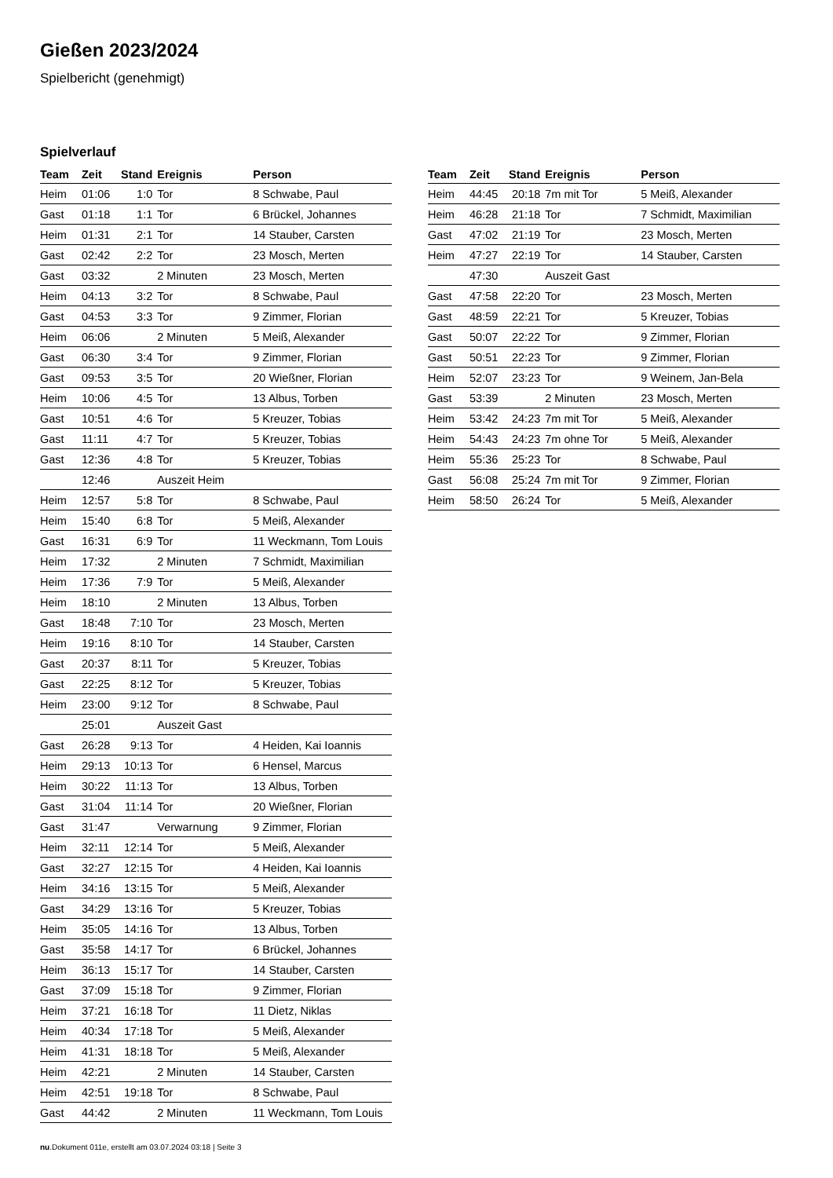Gießen 2023/2024
Spielbericht (genehmigt)
Spielverlauf
| Team | Zeit | Stand | Ereignis | Person |
| --- | --- | --- | --- | --- |
| Heim | 01:06 | 1:0 | Tor | 8 Schwabe, Paul |
| Gast | 01:18 | 1:1 | Tor | 6 Brückel, Johannes |
| Heim | 01:31 | 2:1 | Tor | 14 Stauber, Carsten |
| Gast | 02:42 | 2:2 | Tor | 23 Mosch, Merten |
| Gast | 03:32 | | 2 Minuten | 23 Mosch, Merten |
| Heim | 04:13 | 3:2 | Tor | 8 Schwabe, Paul |
| Gast | 04:53 | 3:3 | Tor | 9 Zimmer, Florian |
| Heim | 06:06 | | 2 Minuten | 5 Meiß, Alexander |
| Gast | 06:30 | 3:4 | Tor | 9 Zimmer, Florian |
| Gast | 09:53 | 3:5 | Tor | 20 Wießner, Florian |
| Heim | 10:06 | 4:5 | Tor | 13 Albus, Torben |
| Gast | 10:51 | 4:6 | Tor | 5 Kreuzer, Tobias |
| Gast | 11:11 | 4:7 | Tor | 5 Kreuzer, Tobias |
| Gast | 12:36 | 4:8 | Tor | 5 Kreuzer, Tobias |
| | 12:46 | | Auszeit Heim | |
| Heim | 12:57 | 5:8 | Tor | 8 Schwabe, Paul |
| Heim | 15:40 | 6:8 | Tor | 5 Meiß, Alexander |
| Gast | 16:31 | 6:9 | Tor | 11 Weckmann, Tom Louis |
| Heim | 17:32 | | 2 Minuten | 7 Schmidt, Maximilian |
| Heim | 17:36 | 7:9 | Tor | 5 Meiß, Alexander |
| Heim | 18:10 | | 2 Minuten | 13 Albus, Torben |
| Gast | 18:48 | 7:10 | Tor | 23 Mosch, Merten |
| Heim | 19:16 | 8:10 | Tor | 14 Stauber, Carsten |
| Gast | 20:37 | 8:11 | Tor | 5 Kreuzer, Tobias |
| Gast | 22:25 | 8:12 | Tor | 5 Kreuzer, Tobias |
| Heim | 23:00 | 9:12 | Tor | 8 Schwabe, Paul |
| | 25:01 | | Auszeit Gast | |
| Gast | 26:28 | 9:13 | Tor | 4 Heiden, Kai Ioannis |
| Heim | 29:13 | 10:13 | Tor | 6 Hensel, Marcus |
| Heim | 30:22 | 11:13 | Tor | 13 Albus, Torben |
| Gast | 31:04 | 11:14 | Tor | 20 Wießner, Florian |
| Gast | 31:47 | | Verwarnung | 9 Zimmer, Florian |
| Heim | 32:11 | 12:14 | Tor | 5 Meiß, Alexander |
| Gast | 32:27 | 12:15 | Tor | 4 Heiden, Kai Ioannis |
| Heim | 34:16 | 13:15 | Tor | 5 Meiß, Alexander |
| Gast | 34:29 | 13:16 | Tor | 5 Kreuzer, Tobias |
| Heim | 35:05 | 14:16 | Tor | 13 Albus, Torben |
| Gast | 35:58 | 14:17 | Tor | 6 Brückel, Johannes |
| Heim | 36:13 | 15:17 | Tor | 14 Stauber, Carsten |
| Gast | 37:09 | 15:18 | Tor | 9 Zimmer, Florian |
| Heim | 37:21 | 16:18 | Tor | 11 Dietz, Niklas |
| Heim | 40:34 | 17:18 | Tor | 5 Meiß, Alexander |
| Heim | 41:31 | 18:18 | Tor | 5 Meiß, Alexander |
| Heim | 42:21 | | 2 Minuten | 14 Stauber, Carsten |
| Heim | 42:51 | 19:18 | Tor | 8 Schwabe, Paul |
| Gast | 44:42 | | 2 Minuten | 11 Weckmann, Tom Louis |
| Team | Zeit | Stand | Ereignis | Person |
| --- | --- | --- | --- | --- |
| Heim | 44:45 | 20:18 | 7m mit Tor | 5 Meiß, Alexander |
| Heim | 46:28 | 21:18 | Tor | 7 Schmidt, Maximilian |
| Gast | 47:02 | 21:19 | Tor | 23 Mosch, Merten |
| Heim | 47:27 | 22:19 | Tor | 14 Stauber, Carsten |
| | 47:30 | | Auszeit Gast | |
| Gast | 47:58 | 22:20 | Tor | 23 Mosch, Merten |
| Gast | 48:59 | 22:21 | Tor | 5 Kreuzer, Tobias |
| Gast | 50:07 | 22:22 | Tor | 9 Zimmer, Florian |
| Gast | 50:51 | 22:23 | Tor | 9 Zimmer, Florian |
| Heim | 52:07 | 23:23 | Tor | 9 Weinem, Jan-Bela |
| Gast | 53:39 | | 2 Minuten | 23 Mosch, Merten |
| Heim | 53:42 | 24:23 | 7m mit Tor | 5 Meiß, Alexander |
| Heim | 54:43 | 24:23 | 7m ohne Tor | 5 Meiß, Alexander |
| Heim | 55:36 | 25:23 | Tor | 8 Schwabe, Paul |
| Gast | 56:08 | 25:24 | 7m mit Tor | 9 Zimmer, Florian |
| Heim | 58:50 | 26:24 | Tor | 5 Meiß, Alexander |
nu.Dokument 011e, erstellt am 03.07.2024 03:18 | Seite 3